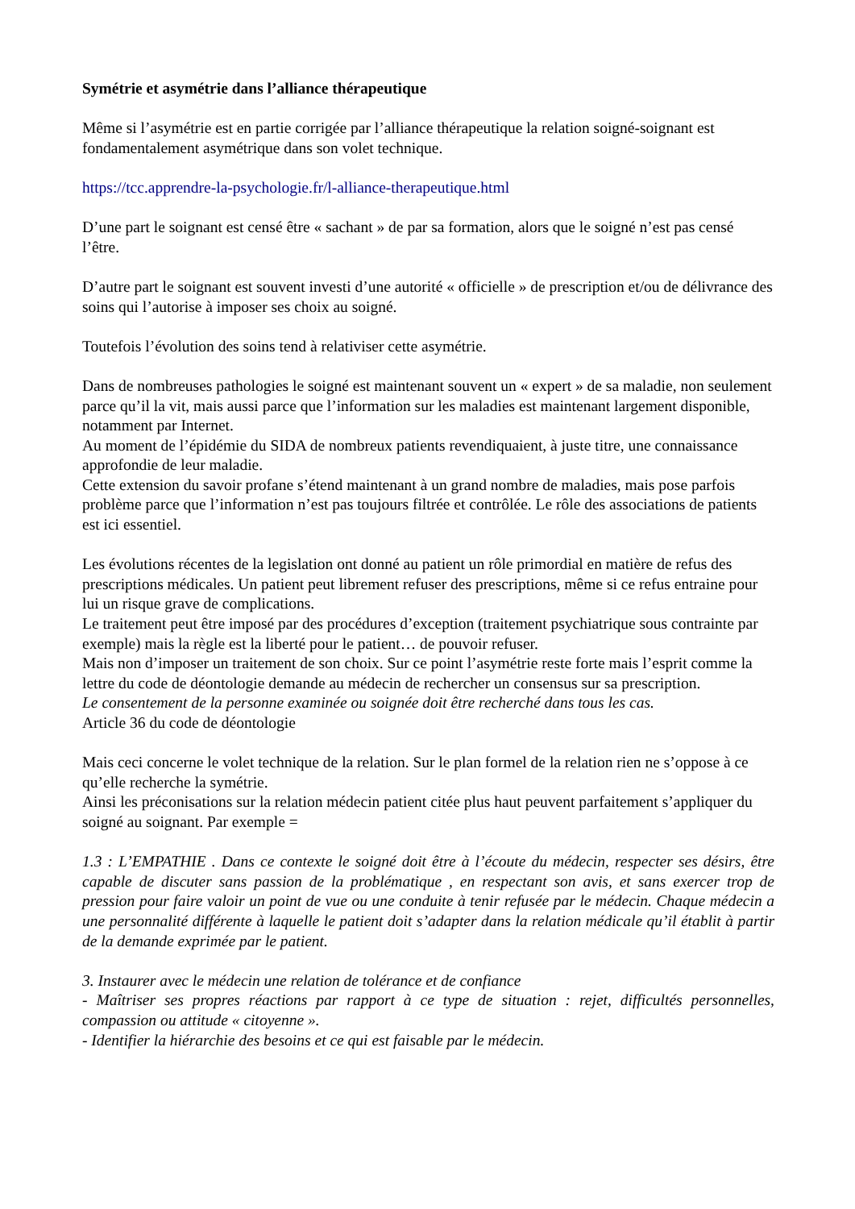Symétrie et asymétrie dans l’alliance thérapeutique
Même si l’asymétrie est en partie corrigée par l’alliance thérapeutique la relation soigné-soignant est fondamentalement asymétrique dans son volet technique.
https://tcc.apprendre-la-psychologie.fr/l-alliance-therapeutique.html
D’une part le soignant est censé être « sachant » de par sa formation, alors que le soigné n’est pas censé l’être.
D’autre part le soignant est souvent investi d’une autorité « officielle » de prescription et/ou de délivrance des soins qui l’autorise à imposer ses choix au soigné.
Toutefois l’évolution des soins tend à relativiser cette asymétrie.
Dans de nombreuses pathologies le soigné est maintenant souvent un « expert » de sa maladie, non seulement parce qu’il la vit, mais aussi parce que l’information sur les maladies est maintenant largement disponible, notamment par Internet.
Au moment de l’épidémie du SIDA de nombreux patients revendiquaient, à juste titre, une connaissance approfondie de leur maladie.
Cette extension du savoir profane s’étend maintenant à un grand nombre de maladies, mais pose parfois problème parce que l’information n’est pas toujours filtrée et contrôlée. Le rôle des associations de patients est ici essentiel.
Les évolutions récentes de la legislation ont donné au patient un rôle primordial en matière de refus des prescriptions médicales. Un patient peut librement refuser des prescriptions, même si ce refus entraine pour lui un risque grave de complications.
Le traitement peut être imposé par des procédures d’exception (traitement psychiatrique sous contrainte par exemple) mais la règle est la liberté pour le patient… de pouvoir refuser.
Mais non d’imposer un traitement de son choix. Sur ce point l’asymétrie reste forte mais l’esprit comme la lettre du code de déontologie demande au médecin de rechercher un consensus sur sa prescription.
Le consentement de la personne examinée ou soignée doit être recherché dans tous les cas.
Article 36 du code de déontologie
Mais ceci concerne le volet technique de la relation. Sur le plan formel de la relation rien ne s’oppose à ce qu’elle recherche la symétrie.
Ainsi les préconisations sur la relation médecin patient citée plus haut peuvent parfaitement s’appliquer du soigné au soignant. Par exemple =
1.3 : L’EMPATHIE . Dans ce contexte le soigné doit être à l’écoute du médecin, respecter ses désirs, être capable de discuter sans passion de la problématique , en respectant son avis, et sans exercer trop de pression pour faire valoir un point de vue ou une conduite à tenir refusée par le médecin. Chaque médecin a une personnalité différente à laquelle le patient doit s’adapter dans la relation médicale qu’il établit à partir de la demande exprimée par le patient.
3. Instaurer avec le médecin une relation de tolérance et de confiance
- Maîtriser ses propres réactions par rapport à ce type de situation : rejet, difficultés personnelles, compassion ou attitude « citoyenne ».
- Identifier la hiérarchie des besoins et ce qui est faisable par le médecin.